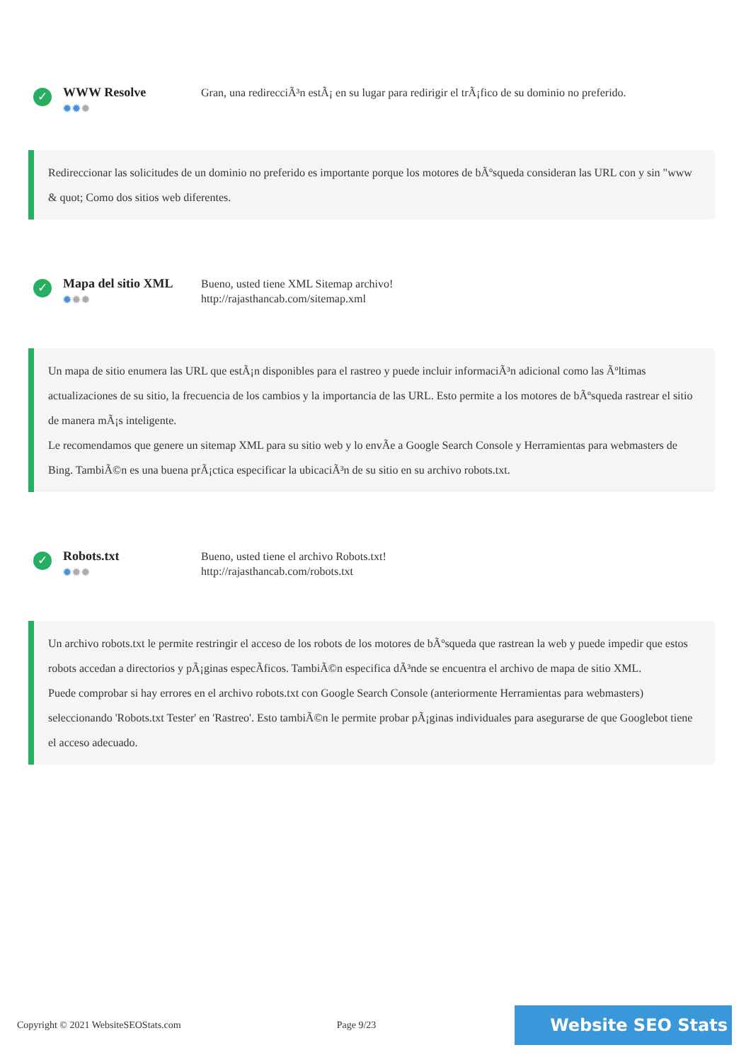✓
WWW Resolve
✹✹✹
Gran, una redirecciÃ³n estÃ¡ en su lugar para redirigir el trÃ¡fico de su dominio no preferido.
Redireccionar las solicitudes de un dominio no preferido es importante porque los motores de bÃºsqueda consideran las URL con y sin "www & quot; Como dos sitios web diferentes.
✓
Mapa del sitio XML
✹✹✹
Bueno, usted tiene XML Sitemap archivo!
http://rajasthancab.com/sitemap.xml
Un mapa de sitio enumera las URL que estÃ¡n disponibles para el rastreo y puede incluir informaciÃ³n adicional como las Ãºltimas actualizaciones de su sitio, la frecuencia de los cambios y la importancia de las URL. Esto permite a los motores de bÃºsqueda rastrear el sitio de manera mÃ¡s inteligente.
Le recomendamos que genere un sitemap XML para su sitio web y lo envÃe a Google Search Console y Herramientas para webmasters de Bing. TambiÃ©n es una buena prÃ¡ctica especificar la ubicaciÃ³n de su sitio en su archivo robots.txt.
✓
Robots.txt
✹✹✹
Bueno, usted tiene el archivo Robots.txt!
http://rajasthancab.com/robots.txt
Un archivo robots.txt le permite restringir el acceso de los robots de los motores de bÃºsqueda que rastrean la web y puede impedir que estos robots accedan a directorios y pÃ¡ginas especÃficos. TambiÃ©n especifica dÃ³nde se encuentra el archivo de mapa de sitio XML.
Puede comprobar si hay errores en el archivo robots.txt con Google Search Console (anteriormente Herramientas para webmasters) seleccionando 'Robots.txt Tester' en 'Rastreo'. Esto tambiÃ©n le permite probar pÃ¡ginas individuales para asegurarse de que Googlebot tiene el acceso adecuado.
Copyright © 2021 WebsiteSEOStats.com Page 9/23 Website SEO Stats